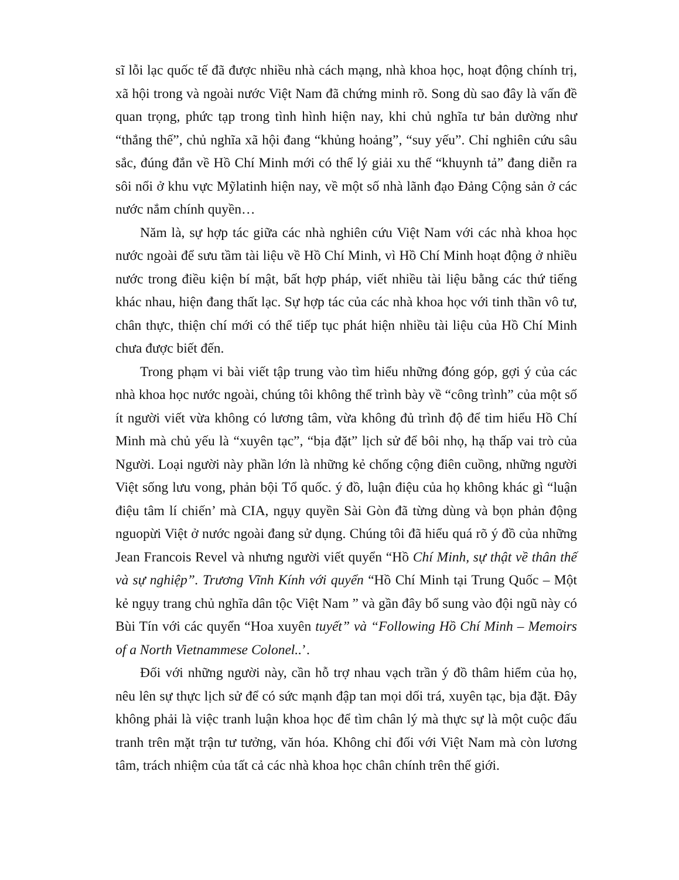sĩ lỗi lạc quốc tế đã được nhiều nhà cách mạng, nhà khoa học, hoạt động chính trị, xã hội trong và ngoài nước Việt Nam đã chứng minh rõ. Song dù sao đây là vấn đề quan trọng, phức tạp trong tình hình hiện nay, khi chủ nghĩa tư bản dường như “thắng thế”, chủ nghĩa xã hội đang “khủng hoảng”, “suy yếu”. Chỉ nghiên cứu sâu sắc, đúng đắn về Hồ Chí Minh mới có thể lý giải xu thế “khuynh tả” đang diễn ra sôi nổi ở khu vực Mỹlatinh hiện nay, về một số nhà lãnh đạo Đảng Cộng sản ở các nước nắm chính quyền…
Năm là, sự hợp tác giữa các nhà nghiên cứu Việt Nam với các nhà khoa học nước ngoài để sưu tầm tài liệu về Hồ Chí Minh, vì Hồ Chí Minh hoạt động ở nhiều nước trong điều kiện bí mật, bất hợp pháp, viết nhiều tài liệu bằng các thứ tiếng khác nhau, hiện đang thất lạc. Sự hợp tác của các nhà khoa học với tinh thần vô tư, chân thực, thiện chí mới có thể tiếp tục phát hiện nhiều tài liệu của Hồ Chí Minh chưa được biết đến.
Trong phạm vi bài viết tập trung vào tìm hiểu những đóng góp, gợi ý của các nhà khoa học nước ngoài, chúng tôi không thể trình bày về “công trình” của một số ít người viết vừa không có lương tâm, vừa không đủ trình độ để tim hiểu Hồ Chí Minh mà chủ yếu là “xuyên tạc”, “bịa đặt” lịch sử để bôi nhọ, hạ thấp vai trò của Người. Loại người này phần lớn là những kẻ chống cộng điên cuồng, những người Việt sống lưu vong, phản bội Tổ quốc. ý đồ, luận điệu của họ không khác gì “luận điệu tâm lí chiến’ mà CIA, ngụy quyền Sài Gòn đã từng dùng và bọn phản động nguopừi Việt ở nước ngoài đang sử dụng. Chúng tôi đã hiểu quá rõ ý đồ của những Jean Francois Revel và nhưng người viết quyển “Hồ Chí Minh, sự thật về thân thế và sự nghiệp”. Trương Vĩnh Kính với quyển “Hồ Chí Minh tại Trung Quốc – Một kẻ ngụy trang chủ nghĩa dân tộc Việt Nam ” và gần đây bổ sung vào đội ngũ này có Bùi Tín với các quyển “Hoa xuyên tuyết” và “Following Hồ Chí Minh – Memoirs of a North Vietnammese Colonel..’.
Đối với những người này, cần hỗ trợ nhau vạch trần ý đồ thâm hiểm của họ, nêu lên sự thực lịch sử để có sức mạnh đập tan mọi dối trá, xuyên tạc, bịa đặt. Đây không phải là việc tranh luận khoa học để tìm chân lý mà thực sự là một cuộc đấu tranh trên mặt trận tư tưởng, văn hóa. Không chỉ đối với Việt Nam mà còn lương tâm, trách nhiệm của tất cả các nhà khoa học chân chính trên thế giới.